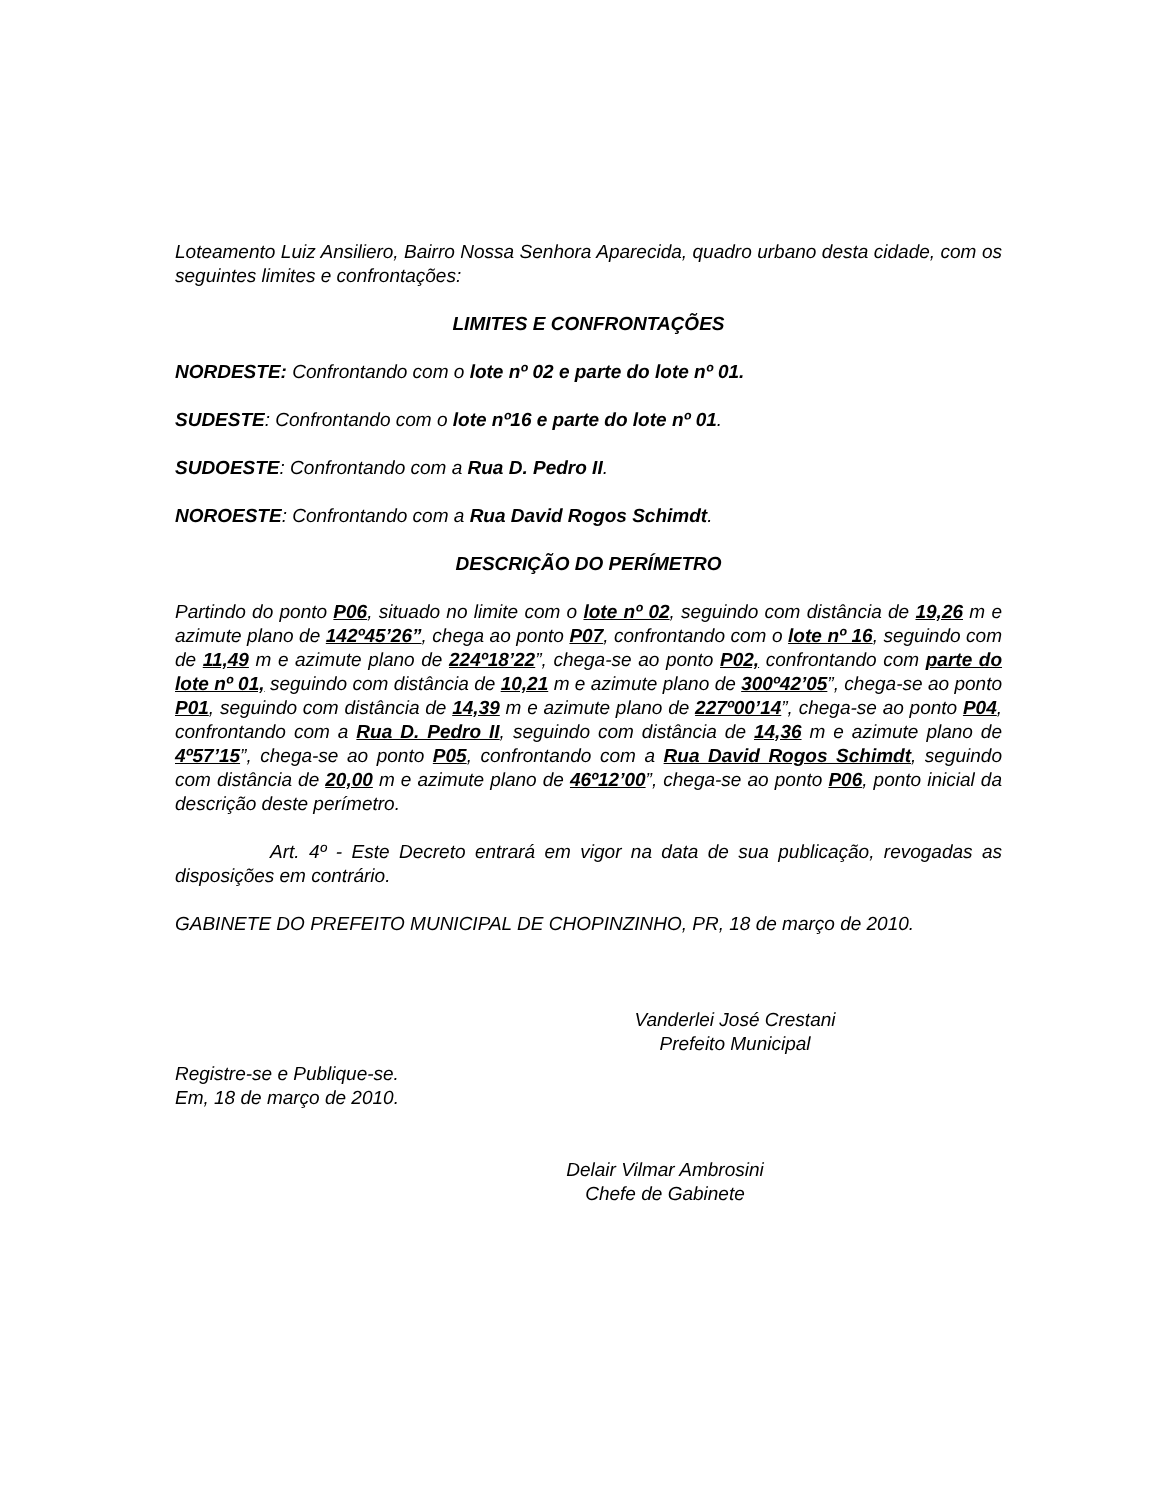Loteamento Luiz Ansiliero, Bairro Nossa Senhora Aparecida, quadro urbano desta cidade, com os seguintes limites e confrontações:
LIMITES E CONFRONTAÇÕES
NORDESTE: Confrontando com o lote nº 02 e parte do lote nº 01.
SUDESTE: Confrontando com o lote nº16 e parte do lote nº 01.
SUDOESTE: Confrontando com a Rua D. Pedro II.
NOROESTE: Confrontando com a Rua David Rogos Schimdt.
DESCRIÇÃO DO PERÍMETRO
Partindo do ponto P06, situado no limite com o lote nº 02, seguindo com distância de 19,26 m e azimute plano de 142º45’26”, chega ao ponto P07, confrontando com o lote nº 16, seguindo com de 11,49 m e azimute plano de 224º18’22”, chega-se ao ponto P02, confrontando com parte do lote nº 01, seguindo com distância de 10,21 m e azimute plano de 300º42’05”, chega-se ao ponto P01, seguindo com distância de 14,39 m e azimute plano de 227º00’14”, chega-se ao ponto P04, confrontando com a Rua D. Pedro II, seguindo com distância de 14,36 m e azimute plano de 4º57’15”, chega-se ao ponto P05, confrontando com a Rua David Rogos Schimdt, seguindo com distância de 20,00 m e azimute plano de 46º12’00”, chega-se ao ponto P06, ponto inicial da descrição deste perímetro.
Art. 4º - Este Decreto entrará em vigor na data de sua publicação, revogadas as disposições em contrário.
GABINETE DO PREFEITO MUNICIPAL DE CHOPINZINHO, PR, 18 de março de 2010.
Vanderlei José Crestani
Prefeito Municipal
Registre-se e Publique-se.
Em, 18 de março de 2010.
Delair Vilmar Ambrosini
Chefe de Gabinete